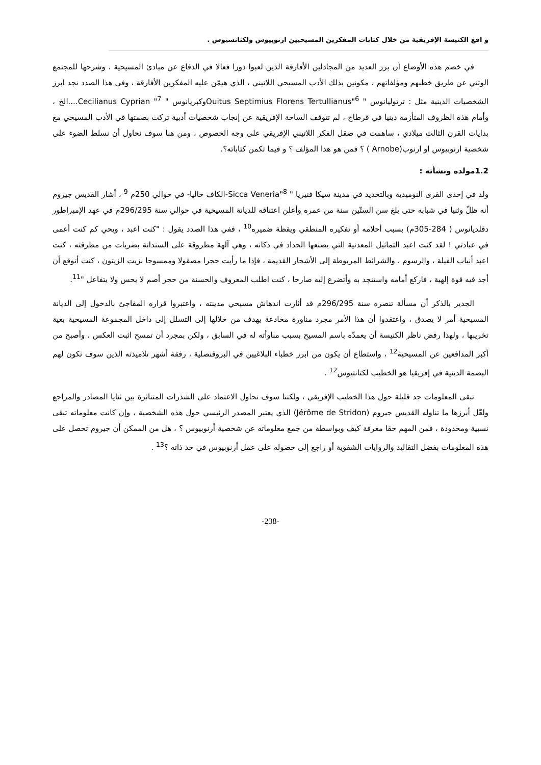و اقع الكنيسة الإفريقية من خلال كتابات المفكرين المسيحيين ارنوبيوس ولكتانسيوس .
في خضم هذه الأوضاع أن برز العديد من المجادلين الأفارقة الذين لعبوا دورا فعالا في الدفاع عن مبادئ المسيحية ، وشرحها للمجتمع الوثني عن طريق خطبهم ومؤلفاتهم ، مكونين بذلك الأدب المسيحي اللاتيني ، الذي هيمّن عليه المفكرين الأفارقة ، وفي هذا الصدد نجد ابرز الشخصيات الدينية مثل : ترتوليانوس " Ouitus Septimius Florens Tertullianus"<sup>6</sup>وكبريانوس " Cecilianus Cyprian "<sup>7</sup>....الخ ، وأمام هذه الظروف المتأزمة دينيا في قرطاج ، لم تتوقف الساحة الإفريقية عن إنجاب شخصيات أدبية تركت بصمتها في الأدب المسيحي مع بدايات القرن الثالث ميلادي ، ساهمت في صقل الفكر اللاتيني الإفريقي على وجه الخصوص ، ومن هنا سوف نحاول أن نسلط الضوء على شخصية ارنوبيوس او ارنوب(Arnobe ) ؟ فمن هو هذا المؤلف ؟ و فيما تكمن كتاباته؟.
1.2مولده ونشأته :
ولد في إحدى القرى النوميدية وبالتحديد في مدينة سيكا فنيريا " Sicca Veneria"<sup>8</sup>-الكاف حاليا- في حوالي 250م <sup>9</sup> ، أشار القديس جيروم أنه ظلّ وثنيا في شبابه حتى بلغ سن الستّين سنة من عمره وأعلن اعتناقه للديانة المسيحية في حوالي سنة 296/295م في عهد الإمبراطور دقلديانوس ( 284-305م) بسبب أحلامه أو تفكيره المنطقي ويقظة ضميره<sup>10</sup> ، ففي هذا الصدد يقول : "كنت اعبد ، ويحي كم كنت أعمى في عبادتي ! لقد كنت اعبد التماثيل المعدنية التي يصنعها الحداد في دكانه ، وهي آلهة مطروقة على السندانة بضربات من مطرقته ، كنت اعبد أنياب الفيلة ، والرسوم ، والشرائط المربوطة إلى الأشجار القديمة ، فإذا ما رأيت حجرا مصقولا وممسوحا بزيت الزيتون ، كنت أتوقع أن أجد فيه قوة إلهية ، فاركع أمامه واستنجد به وأتضرع إليه صارخا ، كنت اطلب المعروف والحسنة من حجر أصم لا يحس ولا يتفاعل "<sup>11</sup>.
الجدير بالذكر أن مسألة تنصره سنة 296/295م قد أثارت اندهاش مسيحي مدينته ، واعتبروا قراره المفاجئ بالدخول إلى الديانة المسيحية أمر لا يصدق ، واعتقدوا أن هذا الأمر مجرد مناورة مخادعة يهدف من خلالها إلى التسلل إلى داخل المجموعة المسيحية بغية تخريبها ، ولهذا رفض ناظر الكنيسة أن يعمدّه باسم المسيح بسبب مناوأته له في السابق ، ولكن بمجرد أن تمسح اثبت العكس ، وأصبح من أكبر المدافعين عن المسيحية<sup>12</sup> ، واستطاع أن يكون من ابرز خطباء البلاغيين في البروقنصلية ، رفقة أشهر تلاميذته الذين سوف تكون لهم البصمة الدينية في إفريقيا هو الخطيب لكتانتيوس<sup>12</sup> .
تبقى المعلومات جد قليلة حول هذا الخطيب الإفريقي ، ولكننا سوف نحاول الاعتماد على الشذرات المتناثرة بين ثنايا المصادر والمراجع ولعّل أبرزها ما تناوله القديس جيروم (Jérôme de Stridon) الذي يعتبر المصدر الرئيسي حول هذه الشخصية ، وإن كانت معلوماته تبقى نسبية ومحدودة ، فمن المهم حقا معرفة كيف وبواسطة من جمع معلوماته عن شخصية أرنوبيوس ؟ ، هل من الممكن أن جيروم تحصل على هذه المعلومات بفضل التقاليد والروايات الشفوية أو راجع إلى حصوله على عمل أرنوبيوس في حد ذاته ؟<sup>13</sup> .
-238-